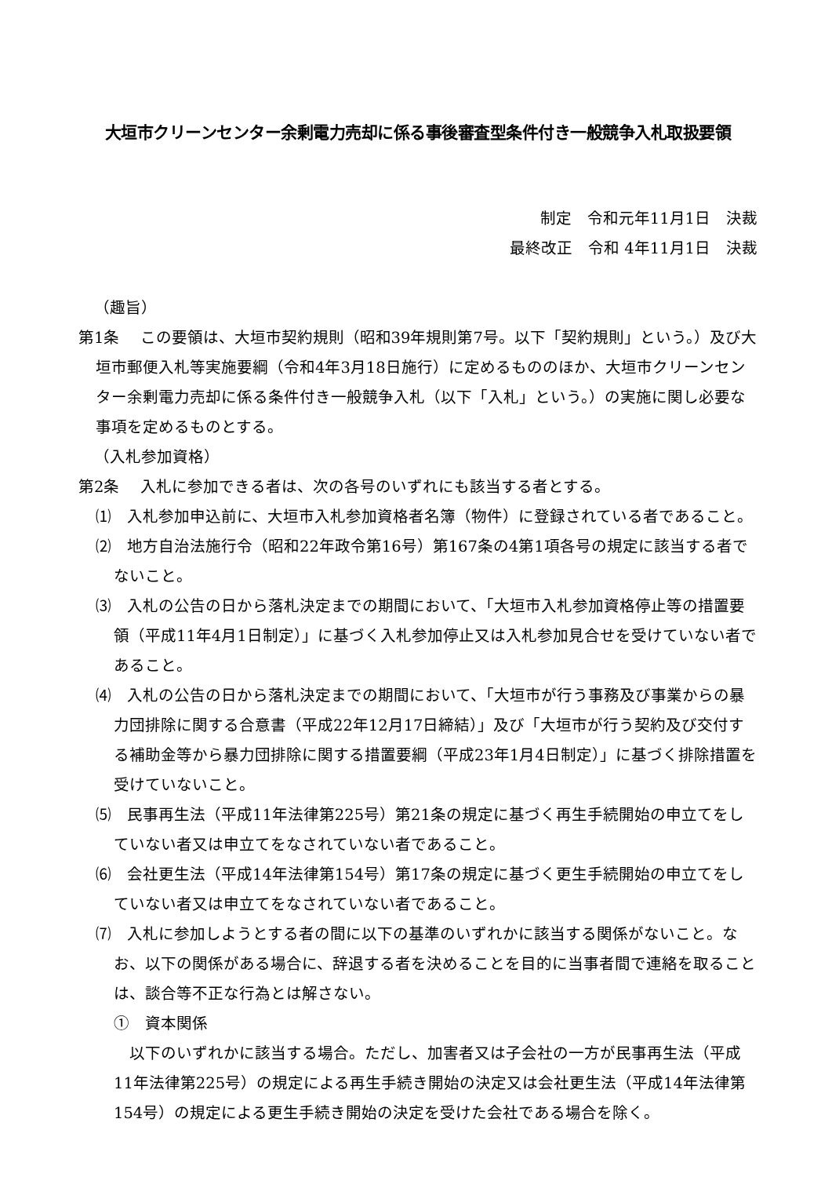大垣市クリーンセンター余剰電力売却に係る事後審査型条件付き一般競争入札取扱要領
制定　令和元年11月1日　決裁
最終改正　令和 4年11月1日　決裁
（趣旨）
第1条　 この要領は、大垣市契約規則（昭和39年規則第7号。以下「契約規則」という。）及び大垣市郵便入札等実施要綱（令和4年3月18日施行）に定めるもののほか、大垣市クリーンセンター余剰電力売却に係る条件付き一般競争入札（以下「入札」という。）の実施に関し必要な事項を定めるものとする。
（入札参加資格）
第2条　 入札に参加できる者は、次の各号のいずれにも該当する者とする。
⑴　入札参加申込前に、大垣市入札参加資格者名簿（物件）に登録されている者であること。
⑵　地方自治法施行令（昭和22年政令第16号）第167条の4第1項各号の規定に該当する者でないこと。
⑶　入札の公告の日から落札決定までの期間において、「大垣市入札参加資格停止等の措置要領（平成11年4月1日制定）」に基づく入札参加停止又は入札参加見合せを受けていない者であること。
⑷　入札の公告の日から落札決定までの期間において、「大垣市が行う事務及び事業からの暴力団排除に関する合意書（平成22年12月17日締結）」及び「大垣市が行う契約及び交付する補助金等から暴力団排除に関する措置要綱（平成23年1月4日制定）」に基づく排除措置を受けていないこと。
⑸　民事再生法（平成11年法律第225号）第21条の規定に基づく再生手続開始の申立てをしていない者又は申立てをなされていない者であること。
⑹　会社更生法（平成14年法律第154号）第17条の規定に基づく更生手続開始の申立てをしていない者又は申立てをなされていない者であること。
⑺　入札に参加しようとする者の間に以下の基準のいずれかに該当する関係がないこと。なお、以下の関係がある場合に、辞退する者を決めることを目的に当事者間で連絡を取ることは、談合等不正な行為とは解さない。
①　資本関係
以下のいずれかに該当する場合。ただし、加害者又は子会社の一方が民事再生法（平成11年法律第225号）の規定による再生手続き開始の決定又は会社更生法（平成14年法律第154号）の規定による更生手続き開始の決定を受けた会社である場合を除く。